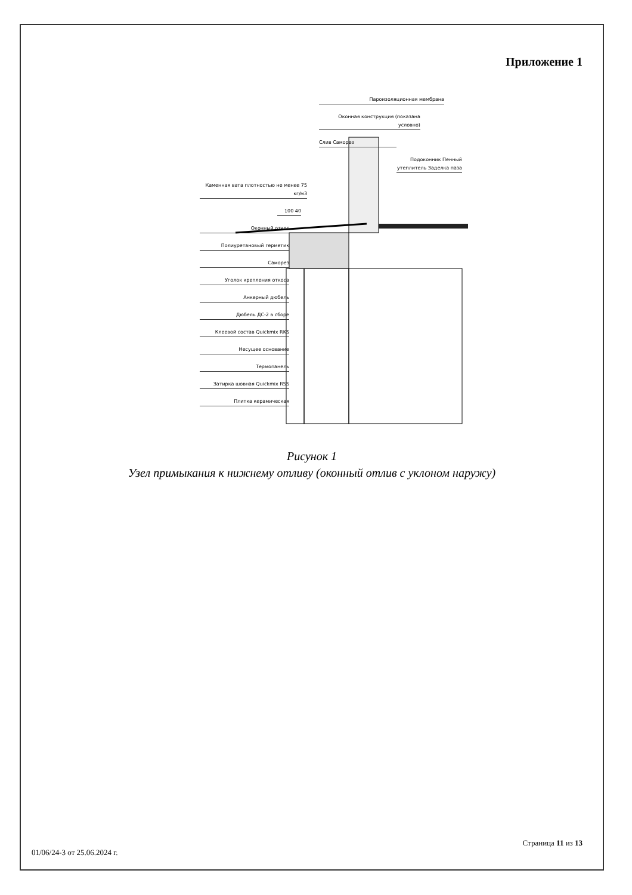Приложение 1
Пароизоляционная мембрана
Оконная конструкция (показана условно)
Слив Саморез
Подоконник Пенный утеплитель Заделка паза
Каменная вата плотностью не менее 75 кг/м3
100 40
Оконный откос
Полиуретановый герметик
Саморез
Уголок крепления откоса
Анкерный дюбель
Дюбель ДС-2 в сборе
Клеевой состав Quickmix RKS
Несущее основание
Термопанель
Затирка шовная Quickmix RSS
Плитка керамическая
Рисунок 1
Узел примыкания к нижнему отливу (оконный отлив с уклоном наружу)
Страница 11 из 13
01/06/24-3 от 25.06.2024 г.